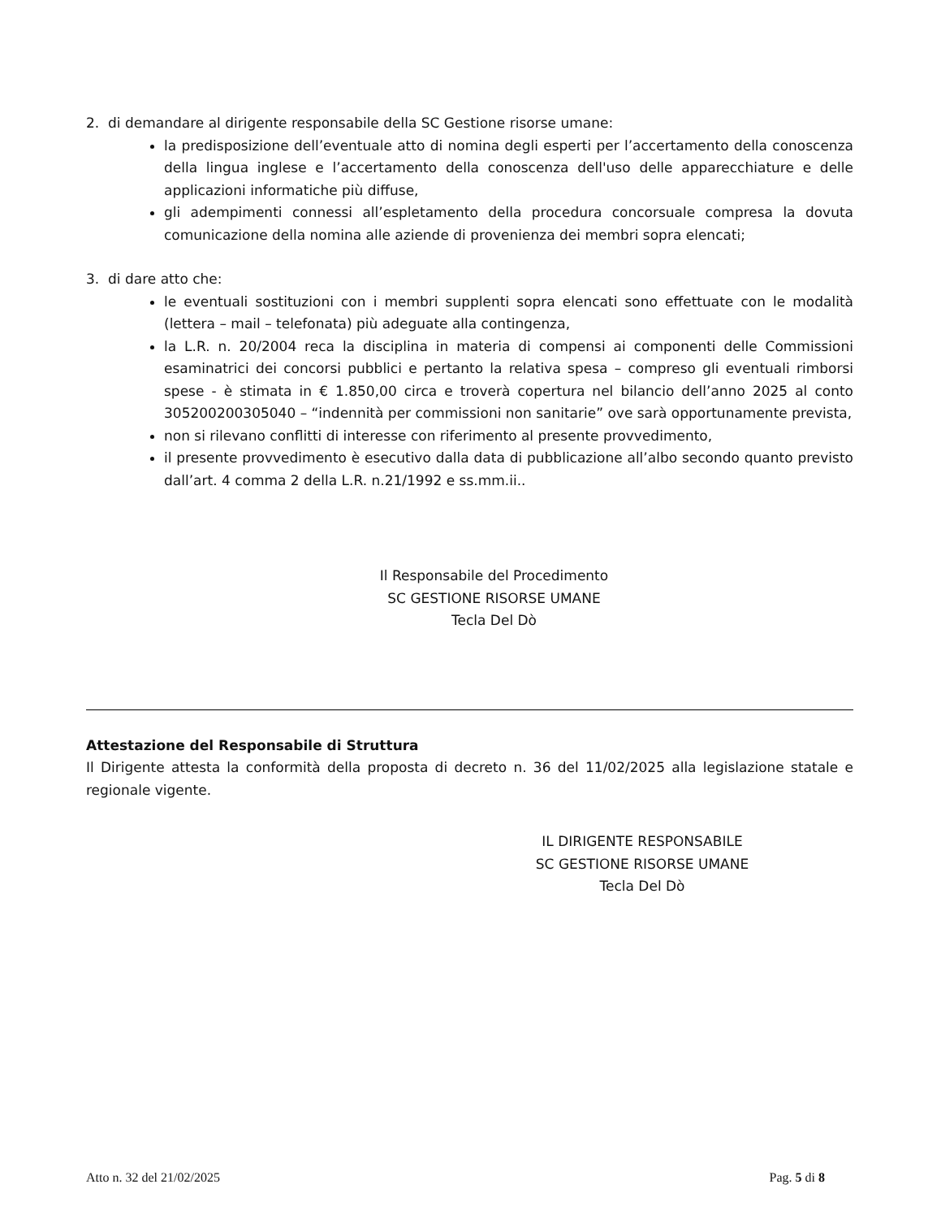2. di demandare al dirigente responsabile della SC Gestione risorse umane:
la predisposizione dell’eventuale atto di nomina degli esperti per l’accertamento della conoscenza della lingua inglese e l’accertamento della conoscenza dell'uso delle apparecchiature e delle applicazioni informatiche più diffuse,
gli adempimenti connessi all’espletamento della procedura concorsuale compresa la dovuta comunicazione della nomina alle aziende di provenienza dei membri sopra elencati;
3. di dare atto che:
le eventuali sostituzioni con i membri supplenti sopra elencati sono effettuate con le modalità (lettera – mail – telefonata) più adeguate alla contingenza,
la L.R. n. 20/2004 reca la disciplina in materia di compensi ai componenti delle Commissioni esaminatrici dei concorsi pubblici e pertanto la relativa spesa – compreso gli eventuali rimborsi spese - è stimata in € 1.850,00 circa e troverà copertura nel bilancio dell’anno 2025 al conto 305200200305040 – “indennità per commissioni non sanitarie” ove sarà opportunamente prevista,
non si rilevano conflitti di interesse con riferimento al presente provvedimento,
il presente provvedimento è esecutivo dalla data di pubblicazione all’albo secondo quanto previsto dall’art. 4 comma 2 della L.R. n.21/1992 e ss.mm.ii..
Il Responsabile del Procedimento
SC GESTIONE RISORSE UMANE
Tecla Del Dò
Attestazione del Responsabile di Struttura
Il Dirigente attesta la conformità della proposta di decreto n. 36 del 11/02/2025 alla legislazione statale e regionale vigente.
IL DIRIGENTE RESPONSABILE
SC GESTIONE RISORSE UMANE
Tecla Del Dò
Atto n. 32 del 21/02/2025 Pag. 5 di 8